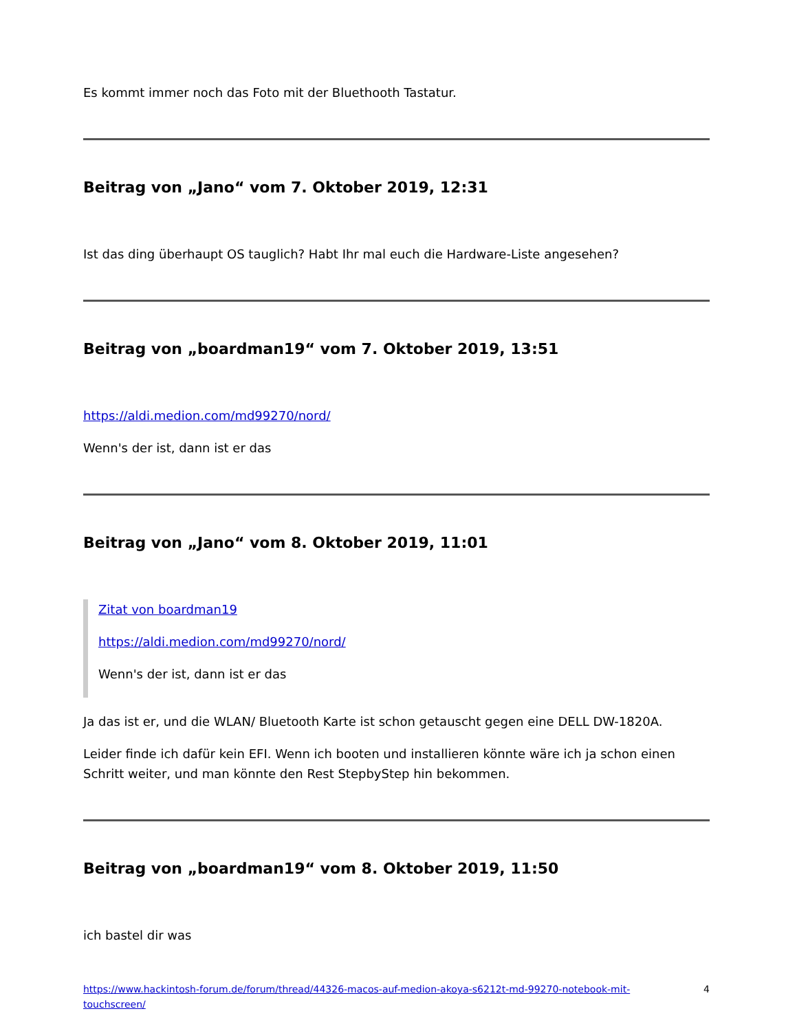Es kommt immer noch das Foto mit der Bluethooth Tastatur.
Beitrag von „Jano“ vom 7. Oktober 2019, 12:31
Ist das ding überhaupt OS tauglich? Habt Ihr mal euch die Hardware-Liste angesehen?
Beitrag von „boardman19“ vom 7. Oktober 2019, 13:51
https://aldi.medion.com/md99270/nord/
Wenn's der ist, dann ist er das
Beitrag von „Jano“ vom 8. Oktober 2019, 11:01
Zitat von boardman19
https://aldi.medion.com/md99270/nord/
Wenn's der ist, dann ist er das
Ja das ist er, und die WLAN/ Bluetooth Karte ist schon getauscht gegen eine DELL DW-1820A.
Leider finde ich dafür kein EFI. Wenn ich booten und installieren könnte wäre ich ja schon einen Schritt weiter, und man könnte den Rest StepbyStep hin bekommen.
Beitrag von „boardman19“ vom 8. Oktober 2019, 11:50
ich bastel dir was
https://www.hackintosh-forum.de/forum/thread/44326-macos-auf-medion-akoya-s6212t-md-99270-notebook-mit-touchscreen/ 4